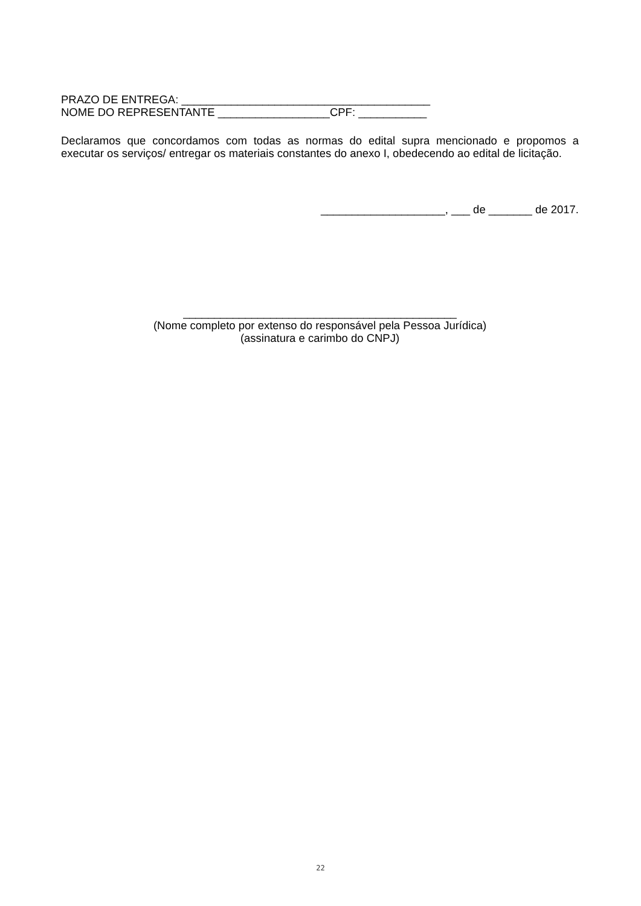PRAZO DE ENTREGA: ________________________________________
NOME DO REPRESENTANTE __________________CPF: ___________
Declaramos que concordamos com todas as normas do edital supra mencionado e propomos a executar os serviços/ entregar os materiais constantes do anexo I, obedecendo ao edital de licitação.
____________________, ___ de _______ de 2017.
____________________________________________
(Nome completo por extenso do responsável pela Pessoa Jurídica)
(assinatura e carimbo do CNPJ)
22